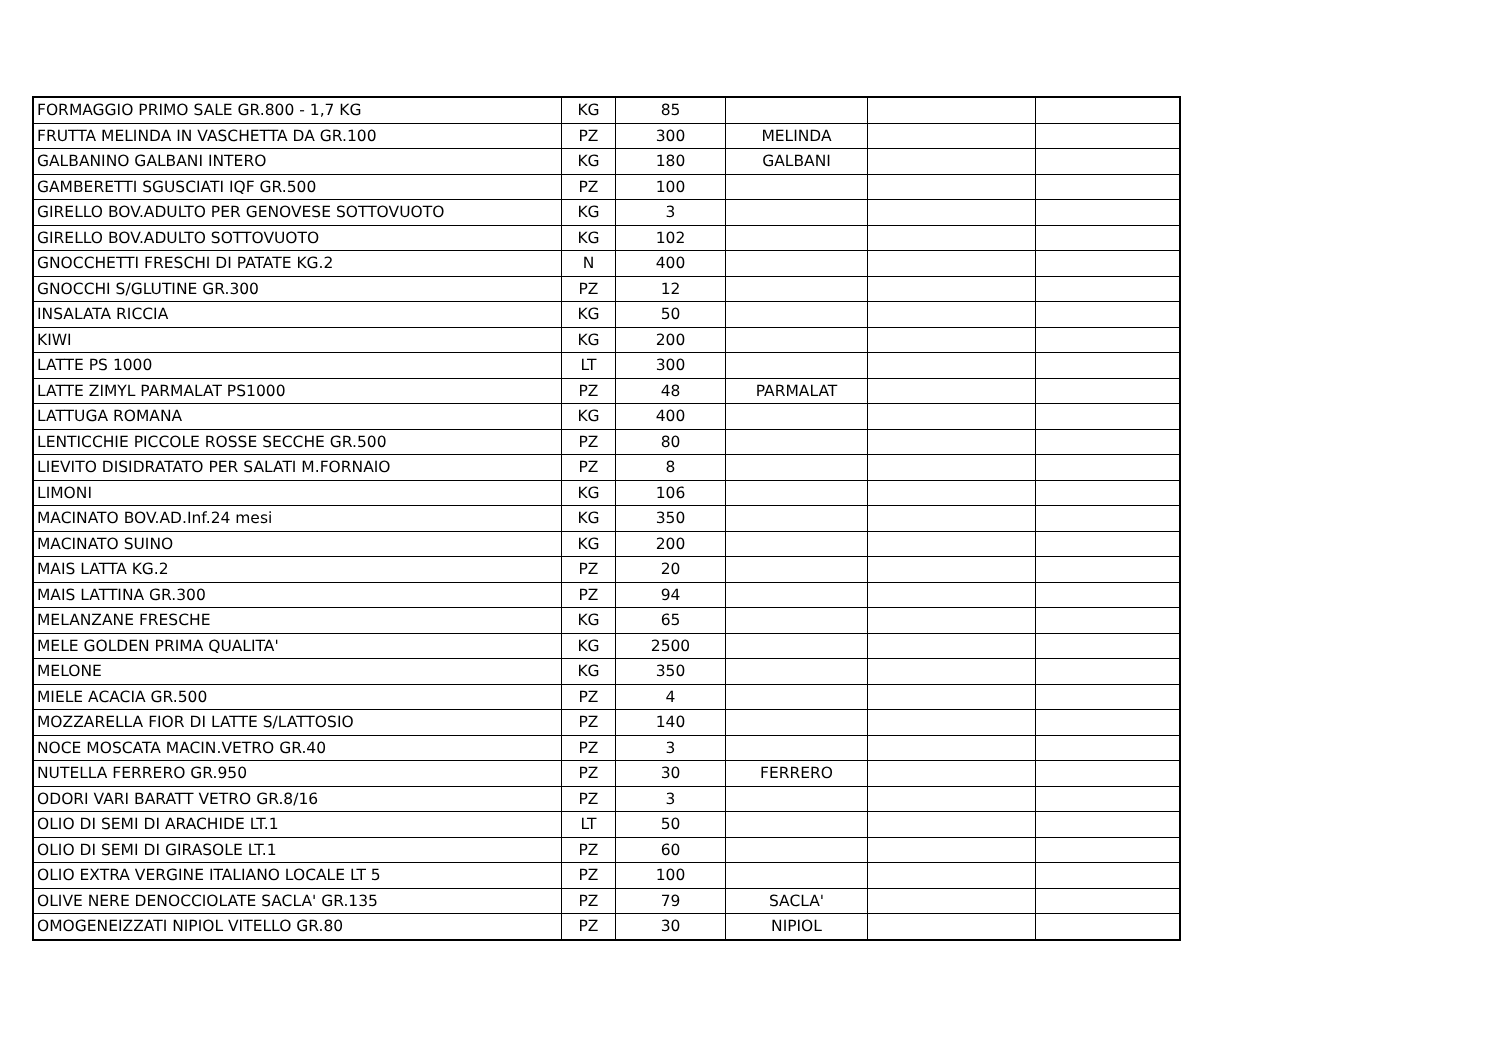| FORMAGGIO PRIMO SALE GR.800 - 1,7 KG | KG | 85 | | | |
| FRUTTA MELINDA IN VASCHETTA DA GR.100 | PZ | 300 | MELINDA | | |
| GALBANINO GALBANI INTERO | KG | 180 | GALBANI | | |
| GAMBERETTI SGUSCIATI IQF GR.500 | PZ | 100 | | | |
| GIRELLO BOV.ADULTO PER GENOVESE SOTTOVUOTO | KG | 3 | | | |
| GIRELLO BOV.ADULTO SOTTOVUOTO | KG | 102 | | | |
| GNOCCHETTI FRESCHI DI PATATE KG.2 | N | 400 | | | |
| GNOCCHI S/GLUTINE GR.300 | PZ | 12 | | | |
| INSALATA RICCIA | KG | 50 | | | |
| KIWI | KG | 200 | | | |
| LATTE PS 1000 | LT | 300 | | | |
| LATTE ZIMYL PARMALAT PS1000 | PZ | 48 | PARMALAT | | |
| LATTUGA ROMANA | KG | 400 | | | |
| LENTICCHIE PICCOLE ROSSE SECCHE GR.500 | PZ | 80 | | | |
| LIEVITO DISIDRATATO PER SALATI M.FORNAIO | PZ | 8 | | | |
| LIMONI | KG | 106 | | | |
| MACINATO BOV.AD.Inf.24 mesi | KG | 350 | | | |
| MACINATO SUINO | KG | 200 | | | |
| MAIS LATTA KG.2 | PZ | 20 | | | |
| MAIS LATTINA GR.300 | PZ | 94 | | | |
| MELANZANE FRESCHE | KG | 65 | | | |
| MELE GOLDEN PRIMA QUALITA' | KG | 2500 | | | |
| MELONE | KG | 350 | | | |
| MIELE ACACIA GR.500 | PZ | 4 | | | |
| MOZZARELLA FIOR DI LATTE S/LATTOSIO | PZ | 140 | | | |
| NOCE MOSCATA MACIN.VETRO GR.40 | PZ | 3 | | | |
| NUTELLA FERRERO GR.950 | PZ | 30 | FERRERO | | |
| ODORI VARI BARATT VETRO GR.8/16 | PZ | 3 | | | |
| OLIO DI SEMI DI ARACHIDE LT.1 | LT | 50 | | | |
| OLIO DI SEMI DI GIRASOLE LT.1 | PZ | 60 | | | |
| OLIO EXTRA VERGINE ITALIANO LOCALE LT 5 | PZ | 100 | | | |
| OLIVE NERE DENOCCIOLATE SACLA' GR.135 | PZ | 79 | SACLA' | | |
| OMOGENEIZZATI NIPIOL VITELLO GR.80 | PZ | 30 | NIPIOL | | |